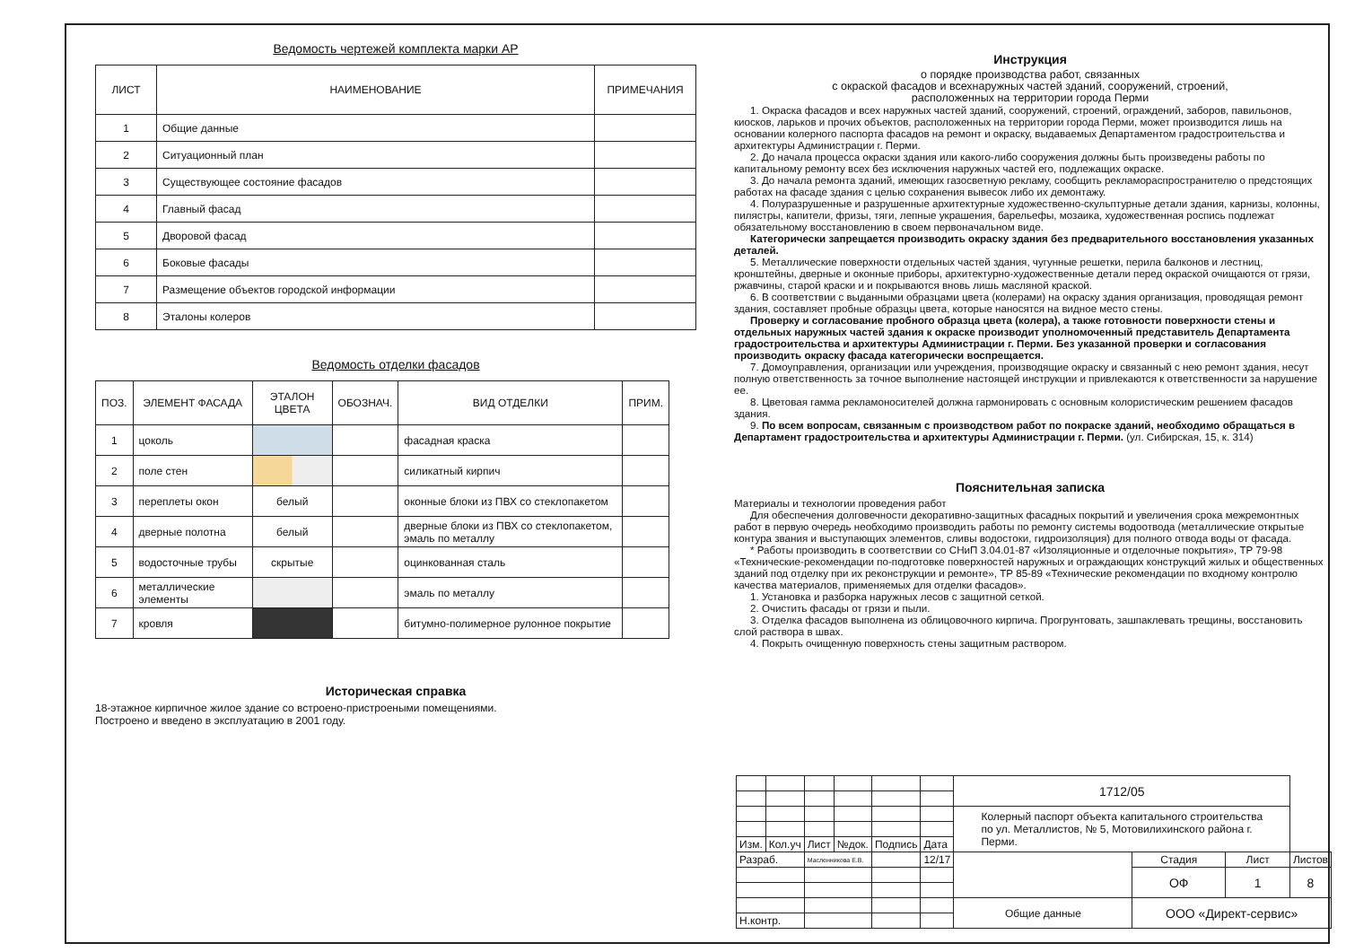Ведомость чертежей комплекта марки АР
| ЛИСТ | НАИМЕНОВАНИЕ | ПРИМЕЧАНИЯ |
| --- | --- | --- |
| 1 | Общие данные | |
| 2 | Ситуационный план | |
| 3 | Существующее состояние фасадов | |
| 4 | Главный фасад | |
| 5 | Дворовой фасад | |
| 6 | Боковые фасады | |
| 7 | Размещение объектов городской информации | |
| 8 | Эталоны колеров | |
Ведомость отделки фасадов
| ПОЗ. | ЭЛЕМЕНТ ФАСАДА | ЭТАЛОН ЦВЕТА | ОБОЗНАЧ. | ВИД ОТДЕЛКИ | ПРИМ. |
| --- | --- | --- | --- | --- | --- |
| 1 | цоколь | | | фасадная краска | |
| 2 | поле стен | | | силикатный кирпич | |
| 3 | переплеты окон | белый | | оконные блоки из ПВХ со стеклопакетом | |
| 4 | дверные полотна | белый | | дверные блоки из ПВХ со стеклопакетом, эмаль по металлу | |
| 5 | водосточные трубы | скрытые | | оцинкованная сталь | |
| 6 | металлические элементы | | | эмаль по металлу | |
| 7 | кровля | | | битумно-полимерное рулонное покрытие | |
Историческая справка
18-этажное кирпичное жилое здание со встроено-пристроеными помещениями.
Построено и введено в эксплуатацию в 2001 году.
Инструкция
о порядке производства работ, связанных
с окраской фасадов и всехнаружных частей зданий, сооружений, строений,
расположенных на территории города Перми
1. Окраска фасадов и всех наружных частей зданий, сооружений, строений, ограждений, заборов, павильонов, киосков, ларьков и прочих объектов, расположенных на территории города Перми, может производится лишь на основании колерного паспорта фасадов на ремонт и окраску, выдаваемых Департаментом градостроительства и архитектуры Администрации г. Перми.
2. До начала процесса окраски здания или какого-либо сооружения должны быть произведены работы по капитальному ремонту всех без исключения наружных частей его, подлежащих окраске.
3. До начала ремонта зданий, имеющих газосветную рекламу, сообщить рекламораспространителю о предстоящих работах на фасаде здания с целью сохранения вывесок либо их демонтажу.
4. Полуразрушенные и разрушенные архитектурные художественно-скульптурные детали здания, карнизы, колонны, пилястры, капители, фризы, тяги, лепные украшения, барельефы, мозаика, художественная роспись подлежат обязательному восстановлению в своем первоначальном виде.
Категорически запрещается производить окраску здания без предварительного восстановления указанных деталей.
5. Металлические поверхности отдельных частей здания, чугунные решетки, перила балконов и лестниц, кронштейны, дверные и оконные приборы, архитектурно-художественные детали перед окраской очищаются от грязи, ржавчины, старой краски и и покрываются вновь лишь масляной краской.
6. В соответствии с выданными образцами цвета (колерами) на окраску здания организация, проводящая ремонт здания, составляет пробные образцы цвета, которые наносятся на видное место стены.
Проверку и согласование пробного образца цвета (колера), а также готовности поверхности стены и отдельных наружных частей здания к окраске производит уполномоченный представитель Департамента градостроительства и архитектуры Администрации г. Перми. Без указанной проверки и согласования производить окраску фасада категорически воспрещается.
7. Домоуправления, организации или учреждения, производящие окраску и связанный с нею ремонт здания, несут полную ответственность за точное выполнение настоящей инструкции и привлекаются к ответственности за нарушение ее.
8. Цветовая гамма рекламоносителей должна гармонировать с основным колористическим решением фасадов здания.
9. По всем вопросам, связанным с производством работ по покраске зданий, необходимо обращаться в Департамент градостроительства и архитектуры Администрации г. Перми. (ул. Сибирская, 15, к. 314)
Пояснительная записка
Материалы и технологии проведения работ
Для обеспечения долговечности декоративно-защитных фасадных покрытий и увеличения срока межремонтных работ в первую очередь необходимо производить работы по ремонту системы водоотвода (металлические открытые контура звания и выступающих элементов, сливы водостоки, гидроизоляция) для полного отвода воды от фасада.
* Работы производить в соответствии со СНиП 3.04.01-87 «Изоляционные и отделочные покрытия», ТР 79-98 «Технические-рекомендации по-подготовке поверхностей наружных и ограждающих конструкций жилых и общественных зданий под отделку при их реконструкции и ремонте», ТР 85-89 «Технические рекомендации по входному контролю качества материалов, применяемых для отделки фасадов».
1. Установка и разборка наружных лесов с защитной сеткой.
2. Очистить фасады от грязи и пыли.
3. Отделка фасадов выполнена из облицовочного кирпича. Прогрунтовать, зашпаклевать трещины, восстановить слой раствора в швах.
4. Покрыть очищенную поверхность стены защитным раствором.
| | | | | | | 1712/05 | | | |
| | | | | | | Колерный паспорт объекта капитального строительства по ул. Металлистов, № 5, Мотовилихинского района г. Перми. | | | |
| Изм. | Кол.уч | Лист | №док. | Подпись | Дата | | | | |
| Разраб. | | Масленникова Е.В. | | | 12/17 | | Стадия | Лист | Листов |
| | | | | | | | ОФ | 1 | 8 |
| | | | | | | Общие данные | ООО «Директ-сервис» | | |
| Н.контр. | | | | | | | | | |